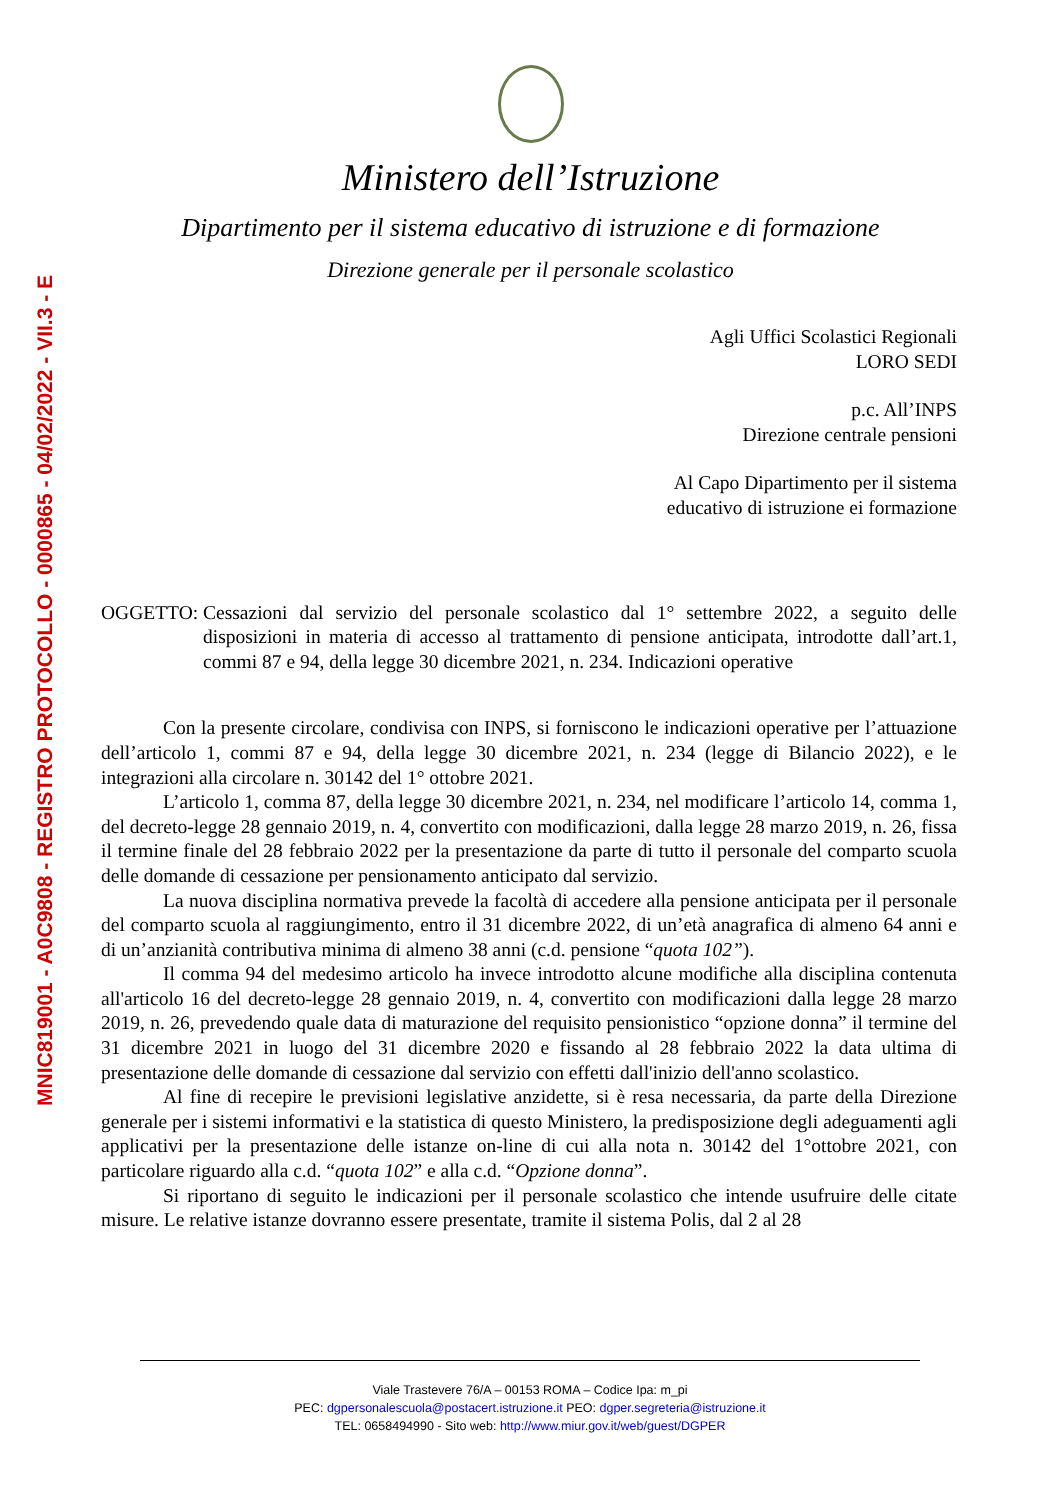MNIC819001 - A0C9808 - REGISTRO PROTOCOLLO - 0000865 - 04/02/2022 - VII.3 - E
Ministero dell’Istruzione
Dipartimento per il sistema educativo di istruzione e di formazione
Direzione generale per il personale scolastico
Agli Uffici Scolastici Regionali
LORO SEDI
p.c. All’INPS
Direzione centrale pensioni
Al Capo Dipartimento per il sistema
educativo di istruzione ei formazione
OGGETTO: Cessazioni dal servizio del personale scolastico dal 1° settembre 2022, a seguito delle disposizioni in materia di accesso al trattamento di pensione anticipata, introdotte dall’art.1, commi 87 e 94, della legge 30 dicembre 2021, n. 234. Indicazioni operative
Con la presente circolare, condivisa con INPS, si forniscono le indicazioni operative per l’attuazione dell’articolo 1, commi 87 e 94, della legge 30 dicembre 2021, n. 234 (legge di Bilancio 2022), e le integrazioni alla circolare n. 30142 del 1° ottobre 2021.
L’articolo 1, comma 87, della legge 30 dicembre 2021, n. 234, nel modificare l’articolo 14, comma 1, del decreto-legge 28 gennaio 2019, n. 4, convertito con modificazioni, dalla legge 28 marzo 2019, n. 26, fissa il termine finale del 28 febbraio 2022 per la presentazione da parte di tutto il personale del comparto scuola delle domande di cessazione per pensionamento anticipato dal servizio.
La nuova disciplina normativa prevede la facoltà di accedere alla pensione anticipata per il personale del comparto scuola al raggiungimento, entro il 31 dicembre 2022, di un’età anagrafica di almeno 64 anni e di un’anzianità contributiva minima di almeno 38 anni (c.d. pensione “quota 102”).
Il comma 94 del medesimo articolo ha invece introdotto alcune modifiche alla disciplina contenuta all'articolo 16 del decreto-legge 28 gennaio 2019, n. 4, convertito con modificazioni dalla legge 28 marzo 2019, n. 26, prevedendo quale data di maturazione del requisito pensionistico “opzione donna” il termine del 31 dicembre 2021 in luogo del 31 dicembre 2020 e fissando al 28 febbraio 2022 la data ultima di presentazione delle domande di cessazione dal servizio con effetti dall'inizio dell'anno scolastico.
Al fine di recepire le previsioni legislative anzidette, si è resa necessaria, da parte della Direzione generale per i sistemi informativi e la statistica di questo Ministero, la predisposizione degli adeguamenti agli applicativi per la presentazione delle istanze on-line di cui alla nota n. 30142 del 1°ottobre 2021, con particolare riguardo alla c.d. “quota 102” e alla c.d. “Opzione donna”.
Si riportano di seguito le indicazioni per il personale scolastico che intende usufruire delle citate misure. Le relative istanze dovranno essere presentate, tramite il sistema Polis, dal 2 al 28
Viale Trastevere 76/A – 00153 ROMA – Codice Ipa: m_pi
PEC: dgpersonalescuola@postacert.istruzione.it PEO: dgper.segreteria@istruzione.it
TEL: 0658494990 - Sito web: http://www.miur.gov.it/web/guest/DGPER